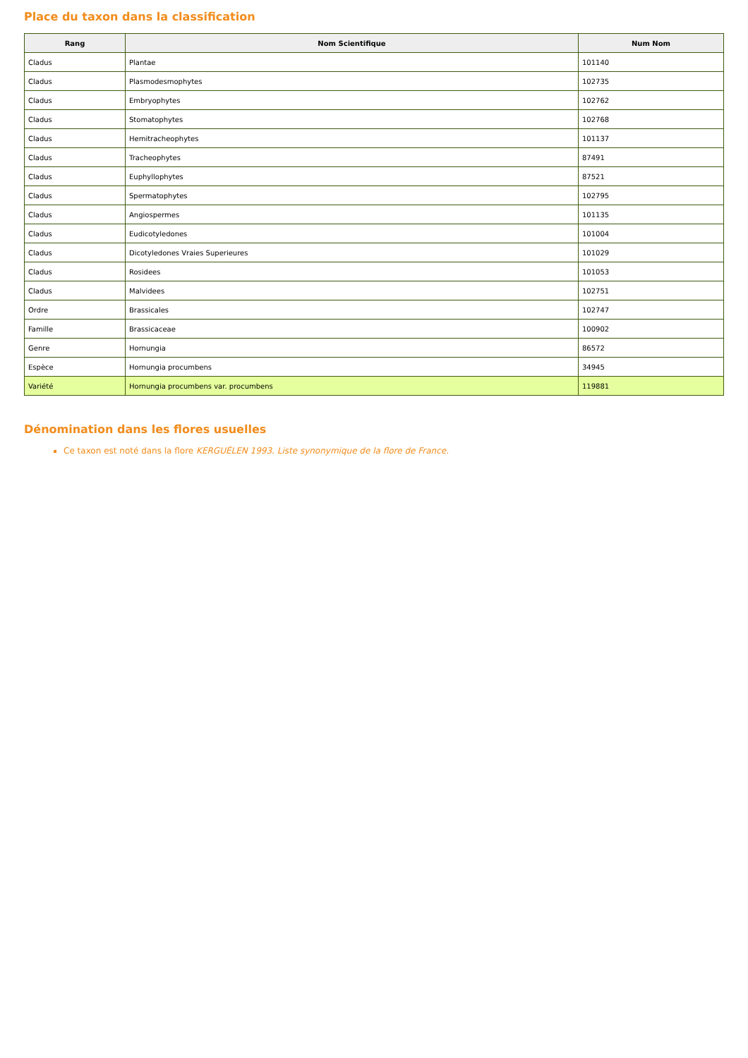Place du taxon dans la classification
| Rang | Nom Scientifique | Num Nom |
| --- | --- | --- |
| Cladus | Plantae | 101140 |
| Cladus | Plasmodesmophytes | 102735 |
| Cladus | Embryophytes | 102762 |
| Cladus | Stomatophytes | 102768 |
| Cladus | Hemitracheophytes | 101137 |
| Cladus | Tracheophytes | 87491 |
| Cladus | Euphyllophytes | 87521 |
| Cladus | Spermatophytes | 102795 |
| Cladus | Angiospermes | 101135 |
| Cladus | Eudicotyledones | 101004 |
| Cladus | Dicotyledones Vraies Superieures | 101029 |
| Cladus | Rosidees | 101053 |
| Cladus | Malvidees | 102751 |
| Ordre | Brassicales | 102747 |
| Famille | Brassicaceae | 100902 |
| Genre | Hornungia | 86572 |
| Espèce | Hornungia procumbens | 34945 |
| Variété | Hornungia procumbens var. procumbens | 119881 |
Dénomination dans les flores usuelles
Ce taxon est noté dans la flore KERGUÉLEN 1993. Liste synonymique de la flore de France.